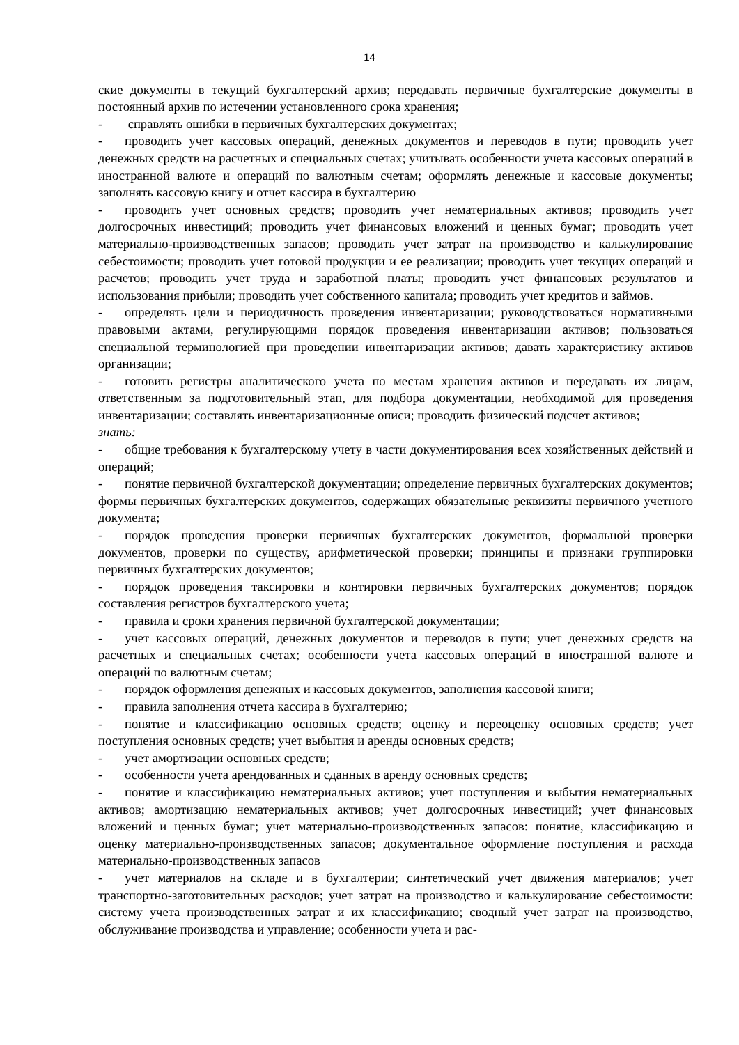14
ские документы в текущий бухгалтерский архив; передавать первичные бухгалтерские документы в постоянный архив по истечении установленного срока хранения;
- справлять ошибки в первичных бухгалтерских документах;
- проводить учет кассовых операций, денежных документов и переводов в пути; проводить учет денежных средств на расчетных и специальных счетах; учитывать особенности учета кассовых операций в иностранной валюте и операций по валютным счетам; оформлять денежные и кассовые документы; заполнять кассовую книгу и отчет кассира в бухгалтерию
- проводить учет основных средств; проводить учет нематериальных активов; проводить учет долгосрочных инвестиций; проводить учет финансовых вложений и ценных бумаг; проводить учет материально-производственных запасов; проводить учет затрат на производство и калькулирование себестоимости; проводить учет готовой продукции и ее реализации; проводить учет текущих операций и расчетов; проводить учет труда и заработной платы; проводить учет финансовых результатов и использования прибыли; проводить учет собственного капитала; проводить учет кредитов и займов.
- определять цели и периодичность проведения инвентаризации; руководствоваться нормативными правовыми актами, регулирующими порядок проведения инвентаризации активов; пользоваться специальной терминологией при проведении инвентаризации активов; давать характеристику активов организации;
- готовить регистры аналитического учета по местам хранения активов и передавать их лицам, ответственным за подготовительный этап, для подбора документации, необходимой для проведения инвентаризации; составлять инвентаризационные описи; проводить физический подсчет активов;
знать:
- общие требования к бухгалтерскому учету в части документирования всех хозяйственных действий и операций;
- понятие первичной бухгалтерской документации; определение первичных бухгалтерских документов; формы первичных бухгалтерских документов, содержащих обязательные реквизиты первичного учетного документа;
- порядок проведения проверки первичных бухгалтерских документов, формальной проверки документов, проверки по существу, арифметической проверки; принципы и признаки группировки первичных бухгалтерских документов;
- порядок проведения таксировки и контировки первичных бухгалтерских документов; порядок составления регистров бухгалтерского учета;
- правила и сроки хранения первичной бухгалтерской документации;
- учет кассовых операций, денежных документов и переводов в пути; учет денежных средств на расчетных и специальных счетах; особенности учета кассовых операций в иностранной валюте и операций по валютным счетам;
- порядок оформления денежных и кассовых документов, заполнения кассовой книги;
- правила заполнения отчета кассира в бухгалтерию;
- понятие и классификацию основных средств; оценку и переоценку основных средств; учет поступления основных средств; учет выбытия и аренды основных средств;
- учет амортизации основных средств;
- особенности учета арендованных и сданных в аренду основных средств;
- понятие и классификацию нематериальных активов; учет поступления и выбытия нематериальных активов; амортизацию нематериальных активов; учет долгосрочных инвестиций; учет финансовых вложений и ценных бумаг; учет материально-производственных запасов: понятие, классификацию и оценку материально-производственных запасов; документальное оформление поступления и расхода материально-производственных запасов
- учет материалов на складе и в бухгалтерии; синтетический учет движения материалов; учет транспортно-заготовительных расходов; учет затрат на производство и калькулирование себестоимости: систему учета производственных затрат и их классификацию; сводный учет затрат на производство, обслуживание производства и управление; особенности учета и рас-